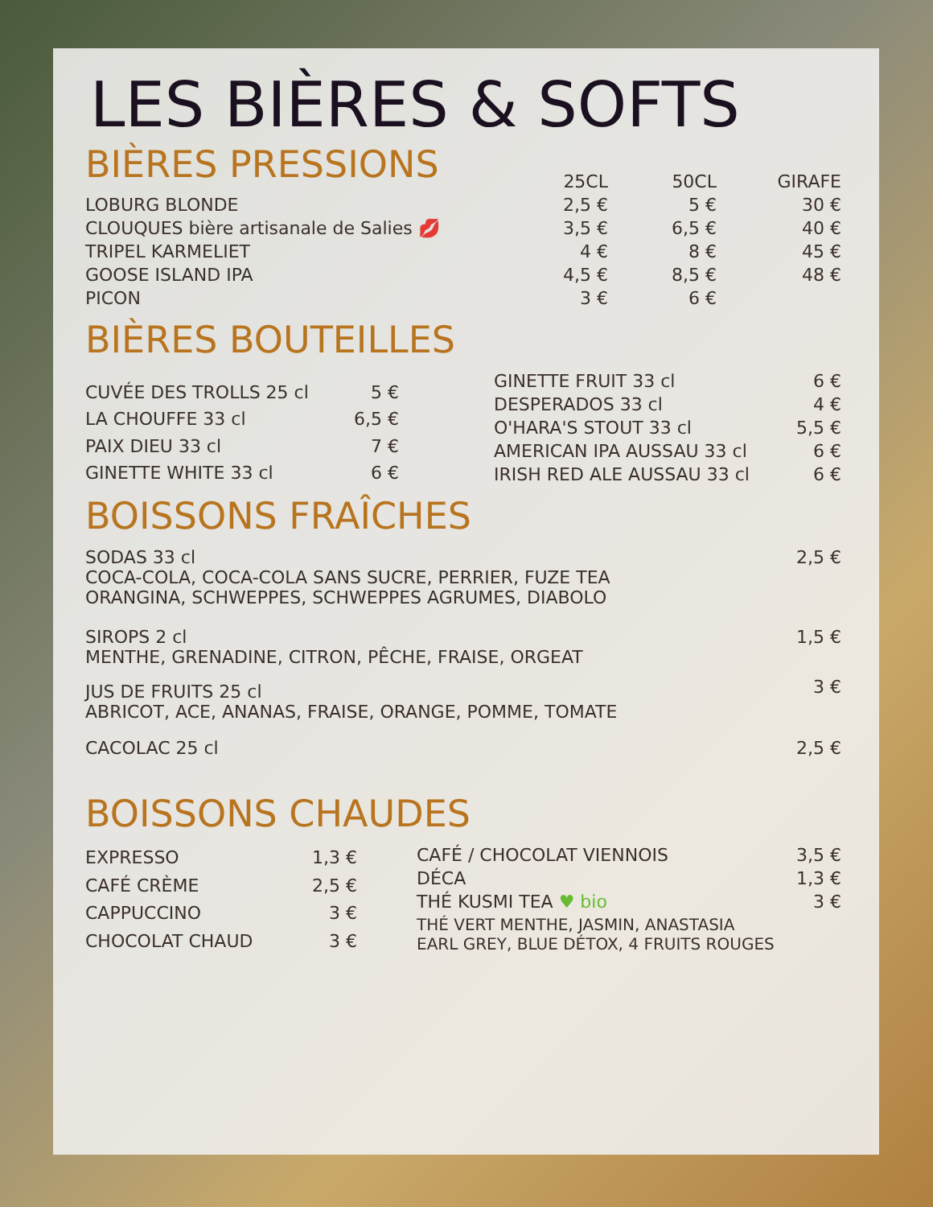LES BIÈRES & SOFTS
BIÈRES PRESSIONS
| | 25CL | 50CL | GIRAFE |
| --- | --- | --- | --- |
| LOBURG BLONDE | 2,5 € | 5 € | 30 € |
| CLOUQUES bière artisanale de Salies 💋 | 3,5 € | 6,5 € | 40 € |
| TRIPEL KARMELIET | 4 € | 8 € | 45 € |
| GOOSE ISLAND IPA | 4,5 € | 8,5 € | 48 € |
| PICON | 3 € | 6 € | |
BIÈRES BOUTEILLES
| CUVÉE DES TROLLS 25 cl | 5 € |
| LA CHOUFFE 33 cl | 6,5 € |
| PAIX DIEU 33 cl | 7 € |
| GINETTE WHITE 33 cl | 6 € |
| GINETTE FRUIT 33 cl | 6 € |
| DESPERADOS 33 cl | 4 € |
| O'HARA'S STOUT 33 cl | 5,5 € |
| AMERICAN IPA AUSSAU 33 cl | 6 € |
| IRISH RED ALE AUSSAU 33 cl | 6 € |
BOISSONS FRAÎCHES
| SODAS 33 cl COCA-COLA, COCA-COLA SANS SUCRE, PERRIER, FUZE TEA ORANGINA, SCHWEPPES, SCHWEPPES AGRUMES, DIABOLO | 2,5 € |
| SIROPS 2 cl MENTHE, GRENADINE, CITRON, PÊCHE, FRAISE, ORGEAT | 1,5 € |
| JUS DE FRUITS 25 cl ABRICOT, ACE, ANANAS, FRAISE, ORANGE, POMME, TOMATE | 3 € |
| CACOLAC 25 cl | 2,5 € |
BOISSONS CHAUDES
| EXPRESSO | 1,3 € |
| CAFÉ CRÈME | 2,5 € |
| CAPPUCCINO | 3 € |
| CHOCOLAT CHAUD | 3 € |
| CAFÉ / CHOCOLAT VIENNOIS | 3,5 € |
| DÉCA | 1,3 € |
| THÉ KUSMI TEA ♥ bio | 3 € |
| THÉ VERT MENTHE, JASMIN, ANASTASIA EARL GREY, BLUE DÉTOX, 4 FRUITS ROUGES | |